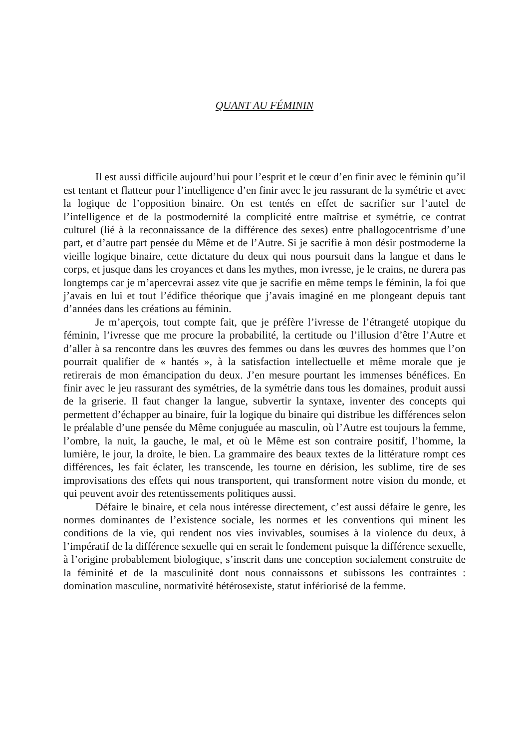QUANT AU FÉMININ
Il est aussi difficile aujourd’hui pour l’esprit et le cœur d’en finir avec le féminin qu’il est tentant et flatteur pour l’intelligence d’en finir avec le jeu rassurant de la symétrie et avec la logique de l’opposition binaire. On est tentés en effet de sacrifier sur l’autel de l’intelligence et de la postmodernité la complicité entre maîtrise et symétrie, ce contrat culturel (lié à la reconnaissance de la différence des sexes) entre phallogocentrisme d’une part, et d’autre part pensée du Même et de l’Autre. Si je sacrifie à mon désir postmoderne la vieille logique binaire, cette dictature du deux qui nous poursuit dans la langue et dans le corps, et jusque dans les croyances et dans les mythes, mon ivresse, je le crains, ne durera pas longtemps car je m’apercevrai assez vite que je sacrifie en même temps le féminin, la foi que j’avais en lui et tout l’édifice théorique que j’avais imaginé en me plongeant depuis tant d’années dans les créations au féminin.
Je m’aperçois, tout compte fait, que je préfère l’ivresse de l’étrangeté utopique du féminin, l’ivresse que me procure la probabilité, la certitude ou l’illusion d’être l’Autre et d’aller à sa rencontre dans les œuvres des femmes ou dans les œuvres des hommes que l’on pourrait qualifier de « hantés », à la satisfaction intellectuelle et même morale que je retirerais de mon émancipation du deux. J’en mesure pourtant les immenses bénéfices. En finir avec le jeu rassurant des symétries, de la symétrie dans tous les domaines, produit aussi de la griserie. Il faut changer la langue, subvertir la syntaxe, inventer des concepts qui permettent d’échapper au binaire, fuir la logique du binaire qui distribue les différences selon le préalable d’une pensée du Même conjuguée au masculin, où l’Autre est toujours la femme, l’ombre, la nuit, la gauche, le mal, et où le Même est son contraire positif, l’homme, la lumière, le jour, la droite, le bien. La grammaire des beaux textes de la littérature rompt ces différences, les fait éclater, les transcende, les tourne en dérision, les sublime, tire de ses improvisations des effets qui nous transportent, qui transforment notre vision du monde, et qui peuvent avoir des retentissements politiques aussi.
Défaire le binaire, et cela nous intéresse directement, c’est aussi défaire le genre, les normes dominantes de l’existence sociale, les normes et les conventions qui minent les conditions de la vie, qui rendent nos vies invivables, soumises à la violence du deux, à l’impératif de la différence sexuelle qui en serait le fondement puisque la différence sexuelle, à l’origine probablement biologique, s’inscrit dans une conception socialement construite de la féminité et de la masculinité dont nous connaissons et subissons les contraintes : domination masculine, normativité hétérosexiste, statut infériorisé de la femme.